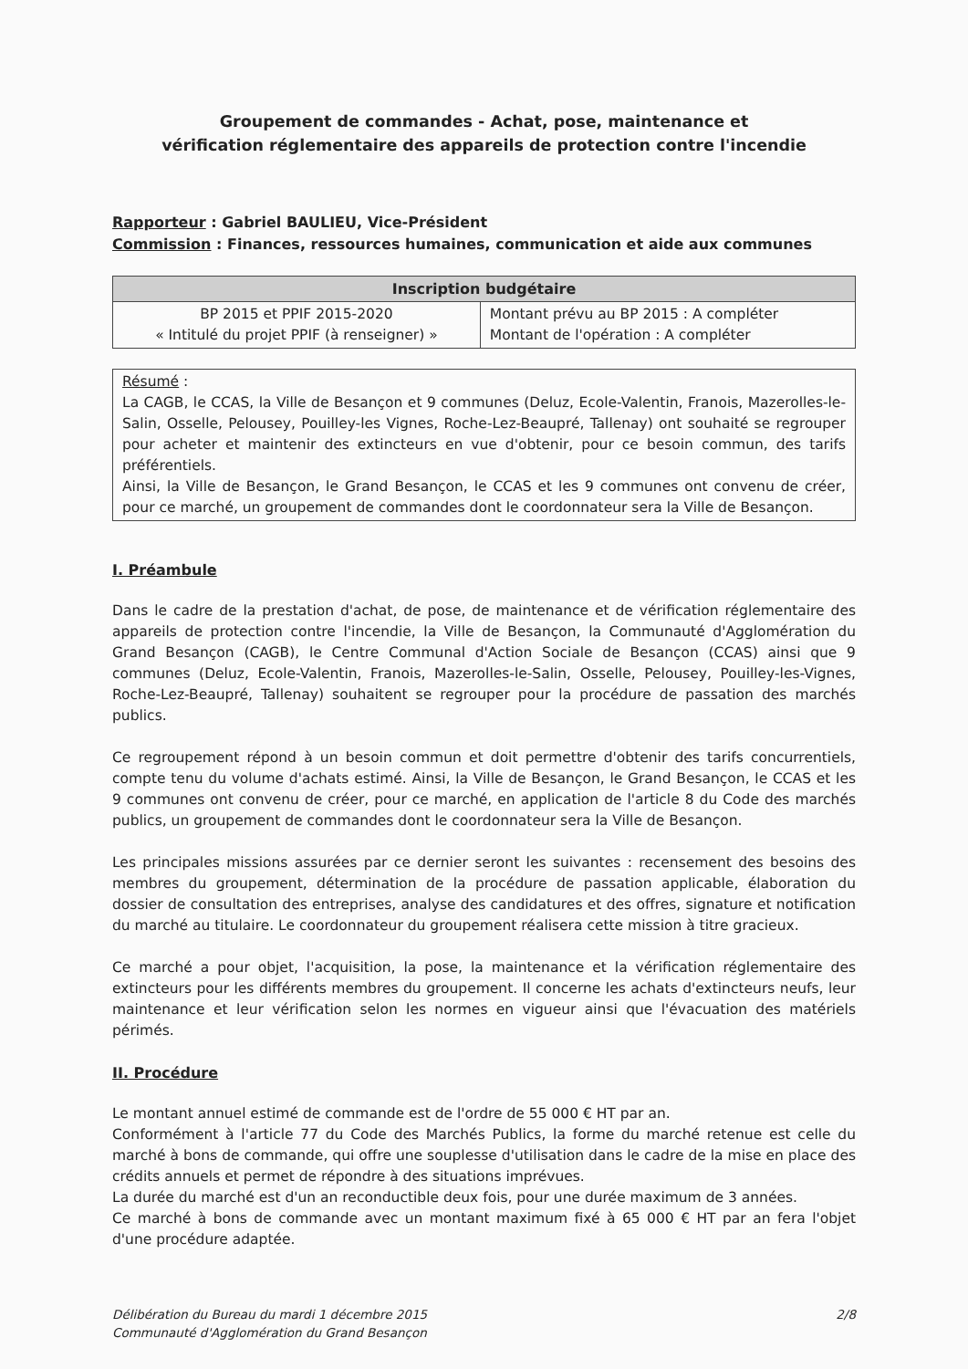Groupement de commandes - Achat, pose, maintenance et
vérification réglementaire des appareils de protection contre l'incendie
Rapporteur : Gabriel BAULIEU, Vice-Président
Commission : Finances, ressources humaines, communication et aide aux communes
| Inscription budgétaire | |
| --- | --- |
| BP 2015 et PPIF 2015-2020 « Intitulé du projet PPIF (à renseigner) » | Montant prévu au BP 2015 : A compléter Montant de l'opération : A compléter |
Résumé :
La CAGB, le CCAS, la Ville de Besançon et 9 communes (Deluz, Ecole-Valentin, Franois, Mazerolles-le-Salin, Osselle, Pelousey, Pouilley-les Vignes, Roche-Lez-Beaupré, Tallenay) ont souhaité se regrouper pour acheter et maintenir des extincteurs en vue d'obtenir, pour ce besoin commun, des tarifs préférentiels.
Ainsi, la Ville de Besançon, le Grand Besançon, le CCAS et les 9 communes ont convenu de créer, pour ce marché, un groupement de commandes dont le coordonnateur sera la Ville de Besançon.
I. Préambule
Dans le cadre de la prestation d'achat, de pose, de maintenance et de vérification réglementaire des appareils de protection contre l'incendie, la Ville de Besançon, la Communauté d'Agglomération du Grand Besançon (CAGB), le Centre Communal d'Action Sociale de Besançon (CCAS) ainsi que 9 communes (Deluz, Ecole-Valentin, Franois, Mazerolles-le-Salin, Osselle, Pelousey, Pouilley-les-Vignes, Roche-Lez-Beaupré, Tallenay) souhaitent se regrouper pour la procédure de passation des marchés publics.
Ce regroupement répond à un besoin commun et doit permettre d'obtenir des tarifs concurrentiels, compte tenu du volume d'achats estimé. Ainsi, la Ville de Besançon, le Grand Besançon, le CCAS et les 9 communes ont convenu de créer, pour ce marché, en application de l'article 8 du Code des marchés publics, un groupement de commandes dont le coordonnateur sera la Ville de Besançon.
Les principales missions assurées par ce dernier seront les suivantes : recensement des besoins des membres du groupement, détermination de la procédure de passation applicable, élaboration du dossier de consultation des entreprises, analyse des candidatures et des offres, signature et notification du marché au titulaire. Le coordonnateur du groupement réalisera cette mission à titre gracieux.
Ce marché a pour objet, l'acquisition, la pose, la maintenance et la vérification réglementaire des extincteurs pour les différents membres du groupement. Il concerne les achats d'extincteurs neufs, leur maintenance et leur vérification selon les normes en vigueur ainsi que l'évacuation des matériels périmés.
II. Procédure
Le montant annuel estimé de commande est de l'ordre de 55 000 € HT par an.
Conformément à l'article 77 du Code des Marchés Publics, la forme du marché retenue est celle du marché à bons de commande, qui offre une souplesse d'utilisation dans le cadre de la mise en place des crédits annuels et permet de répondre à des situations imprévues.
La durée du marché est d'un an reconductible deux fois, pour une durée maximum de 3 années.
Ce marché à bons de commande avec un montant maximum fixé à 65 000 € HT par an fera l'objet d'une procédure adaptée.
Délibération du Bureau du mardi 1 décembre 2015
Communauté d'Agglomération du Grand Besançon
2/8